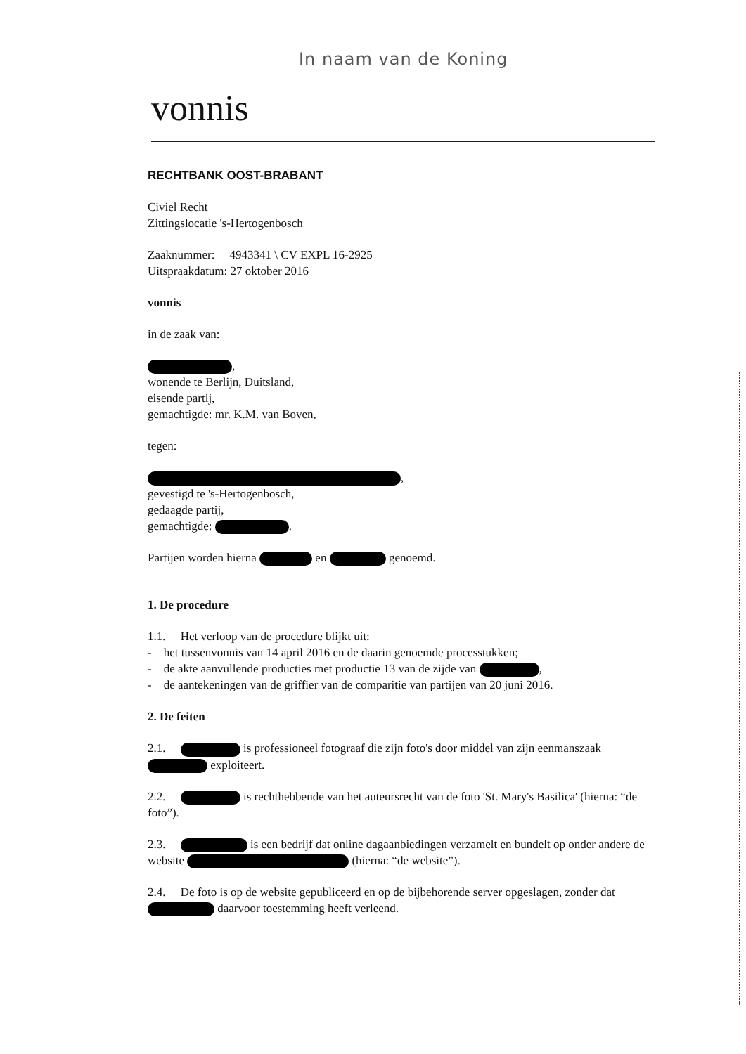In naam van de Koning
vonnis
RECHTBANK OOST-BRABANT
Civiel Recht
Zittingslocatie 's-Hertogenbosch
Zaaknummer: 4943341 \ CV EXPL 16-2925
Uitspraakdatum: 27 oktober 2016
vonnis
in de zaak van:
,
wonende te Berlijn, Duitsland,
eisende partij,
gemachtigde: mr. K.M. van Boven,
tegen:
,
gevestigd te 's-Hertogenbosch,
gedaagde partij,
gemachtigde: .
Partijen worden hierna en genoemd.
1. De procedure
1.1. Het verloop van de procedure blijkt uit:
- het tussenvonnis van 14 april 2016 en de daarin genoemde processtukken;
- de akte aanvullende producties met productie 13 van de zijde van ,
- de aantekeningen van de griffier van de comparitie van partijen van 20 juni 2016.
2. De feiten
2.1. is professioneel fotograaf die zijn foto's door middel van zijn eenmanszaak exploiteert.
2.2. is rechthebbende van het auteursrecht van de foto 'St. Mary's Basilica' (hierna: “de foto”).
2.3. is een bedrijf dat online dagaanbiedingen verzamelt en bundelt op onder andere de website (hierna: “de website”).
2.4. De foto is op de website gepubliceerd en op de bijbehorende server opgeslagen, zonder dat daarvoor toestemming heeft verleend.